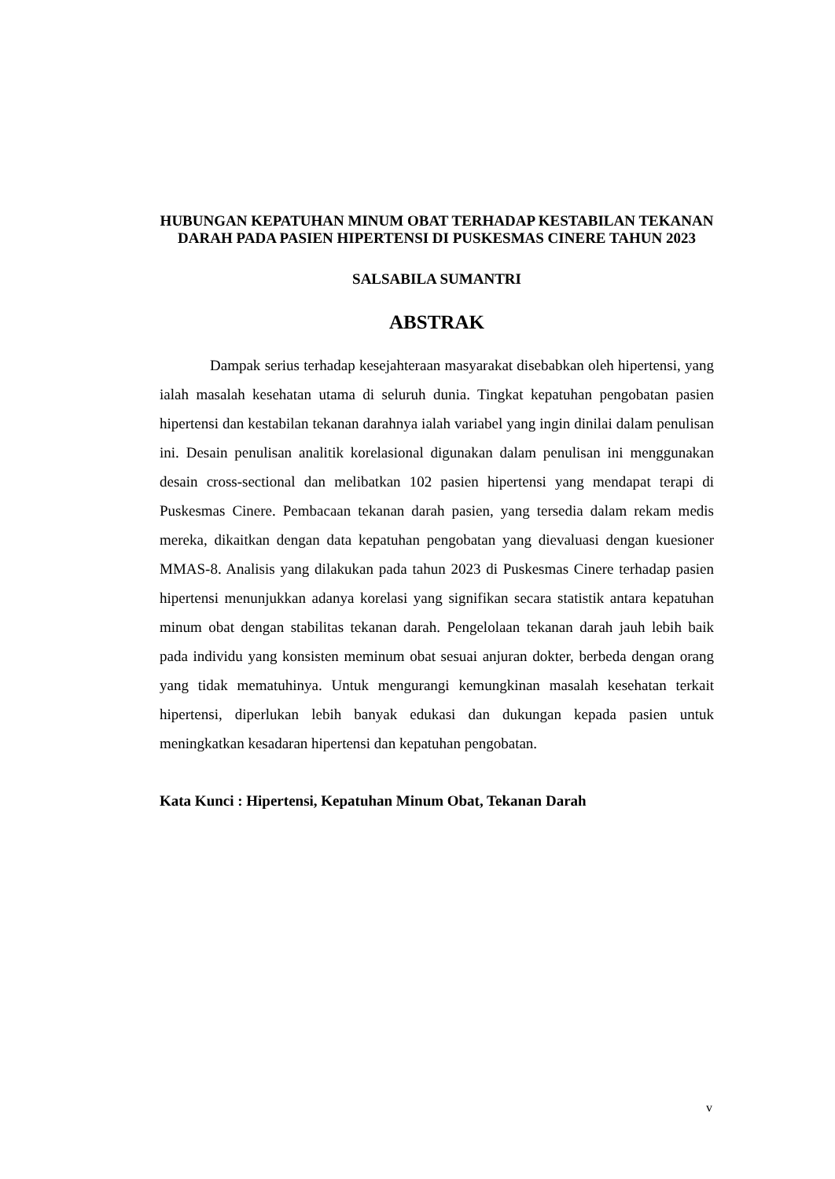HUBUNGAN KEPATUHAN MINUM OBAT TERHADAP KESTABILAN TEKANAN DARAH PADA PASIEN HIPERTENSI DI PUSKESMAS CINERE TAHUN 2023
SALSABILA SUMANTRI
ABSTRAK
Dampak serius terhadap kesejahteraan masyarakat disebabkan oleh hipertensi, yang ialah masalah kesehatan utama di seluruh dunia. Tingkat kepatuhan pengobatan pasien hipertensi dan kestabilan tekanan darahnya ialah variabel yang ingin dinilai dalam penulisan ini. Desain penulisan analitik korelasional digunakan dalam penulisan ini menggunakan desain cross-sectional dan melibatkan 102 pasien hipertensi yang mendapat terapi di Puskesmas Cinere. Pembacaan tekanan darah pasien, yang tersedia dalam rekam medis mereka, dikaitkan dengan data kepatuhan pengobatan yang dievaluasi dengan kuesioner MMAS-8. Analisis yang dilakukan pada tahun 2023 di Puskesmas Cinere terhadap pasien hipertensi menunjukkan adanya korelasi yang signifikan secara statistik antara kepatuhan minum obat dengan stabilitas tekanan darah. Pengelolaan tekanan darah jauh lebih baik pada individu yang konsisten meminum obat sesuai anjuran dokter, berbeda dengan orang yang tidak mematuhinya. Untuk mengurangi kemungkinan masalah kesehatan terkait hipertensi, diperlukan lebih banyak edukasi dan dukungan kepada pasien untuk meningkatkan kesadaran hipertensi dan kepatuhan pengobatan.
Kata Kunci : Hipertensi, Kepatuhan Minum Obat, Tekanan Darah
v